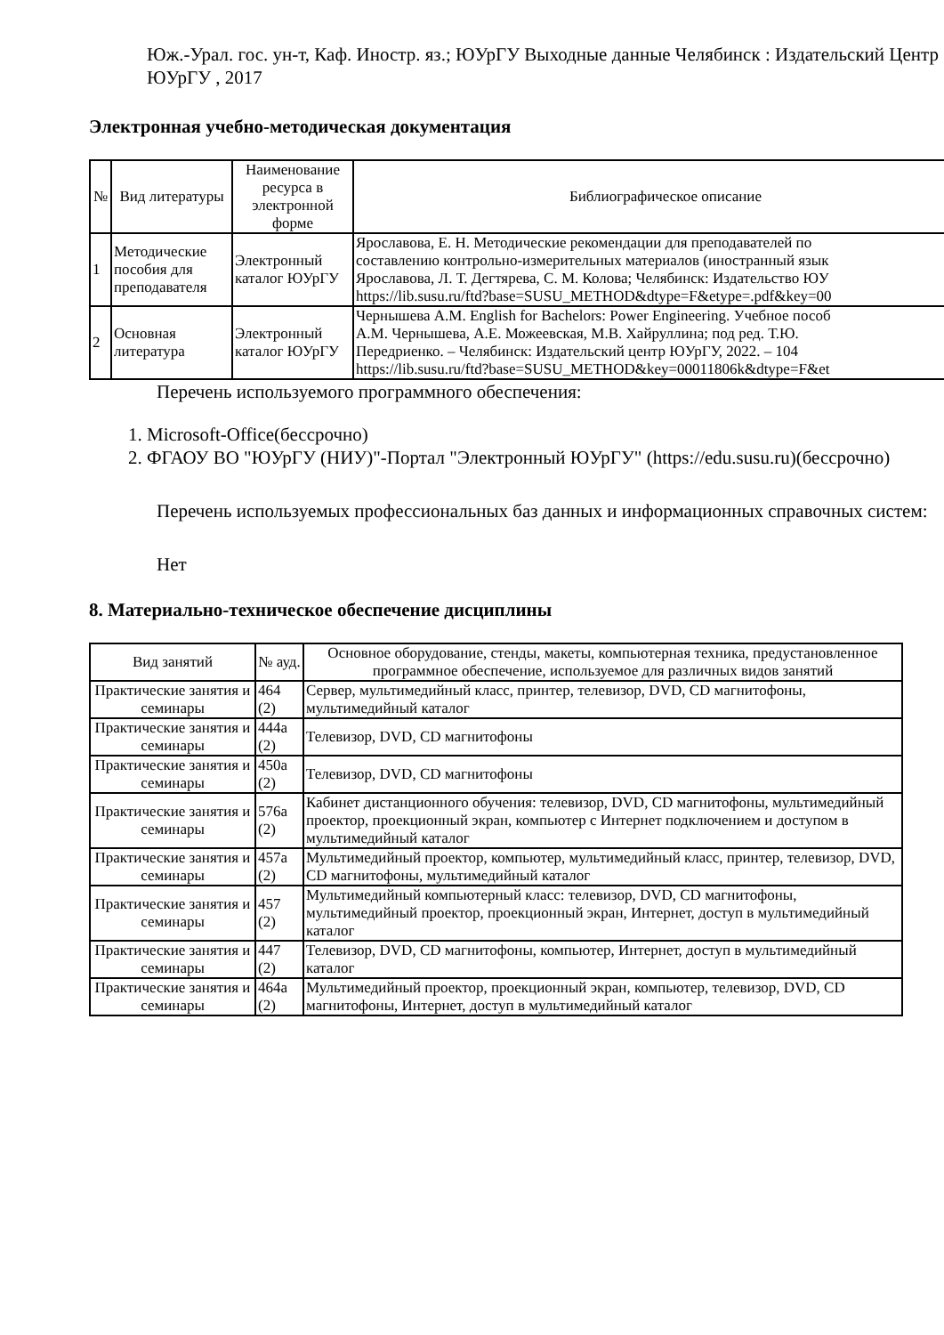Юж.-Урал. гос. ун-т, Каф. Иностр. яз.; ЮУрГУ Выходные данные Челябинск : Издательский Центр ЮУрГУ , 2017
Электронная учебно-методическая документация
| № | Вид литературы | Наименование ресурса в электронной форме | Библиографическое описание |
| --- | --- | --- | --- |
| 1 | Методические пособия для преподавателя | Электронный каталог ЮУрГУ | Ярославова, Е. Н. Методические рекомендации для преподавателей по составлению контрольно-измерительных материалов (иностранный язык Ярославова, Л. Т. Дегтярева, С. М. Колова; Челябинск: Издательство ЮУ https://lib.susu.ru/ftd?base=SUSU_METHOD&dtype=F&etype=.pdf&key=00 |
| 2 | Основная литература | Электронный каталог ЮУрГУ | Чернышева А.М. English for Bachelors: Power Engineering. Учебное пособ А.М. Чернышева, А.Е. Можеевская, М.В. Хайруллина; под ред. Т.Ю. Передриенко. – Челябинск: Издательский центр ЮУрГУ, 2022. – 104 https://lib.susu.ru/ftd?base=SUSU_METHOD&key=00011806k&dtype=F&et |
Перечень используемого программного обеспечения:
1. Microsoft-Office(бессрочно)
2. ФГАОУ ВО "ЮУрГУ (НИУ)"-Портал "Электронный ЮУрГУ" (https://edu.susu.ru)(бессрочно)
Перечень используемых профессиональных баз данных и информационных справочных систем:
Нет
8. Материально-техническое обеспечение дисциплины
| Вид занятий | № ауд. | Основное оборудование, стенды, макеты, компьютерная техника, предустановленное программное обеспечение, используемое для различных видов занятий |
| --- | --- | --- |
| Практические занятия и семинары | 464 (2) | Сервер, мультимедийный класс, принтер, телевизор, DVD, CD магнитофоны, мультимедийный каталог |
| Практические занятия и семинары | 444а (2) | Телевизор, DVD, CD магнитофоны |
| Практические занятия и семинары | 450а (2) | Телевизор, DVD, CD магнитофоны |
| Практические занятия и семинары | 576а (2) | Кабинет дистанционного обучения: телевизор, DVD, CD магнитофоны, мультимедийный проектор, проекционный экран, компьютер с Интернет подключением и доступом в мультимедийный каталог |
| Практические занятия и семинары | 457а (2) | Мультимедийный проектор, компьютер, мультимедийный класс, принтер, телевизор, DVD, CD магнитофоны, мультимедийный каталог |
| Практические занятия и семинары | 457 (2) | Мультимедийный компьютерный класс: телевизор, DVD, CD магнитофоны, мультимедийный проектор, проекционный экран, Интернет, доступ в мультимедийный каталог |
| Практические занятия и семинары | 447 (2) | Телевизор, DVD, CD магнитофоны, компьютер, Интернет, доступ в мультимедийный каталог |
| Практические занятия и семинары | 464а (2) | Мультимедийный проектор, проекционный экран, компьютер, телевизор, DVD, CD магнитофоны, Интернет, доступ в мультимедийный каталог |